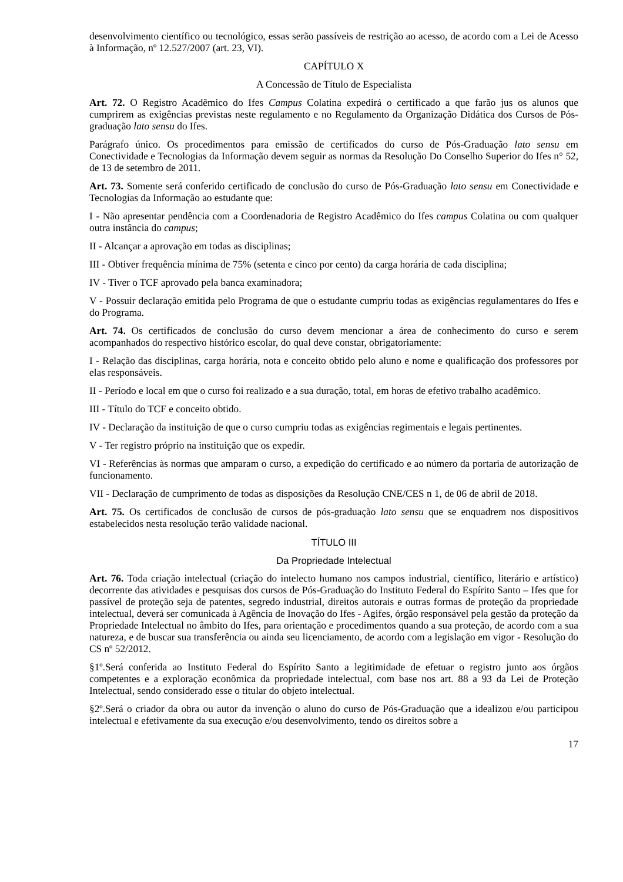desenvolvimento científico ou tecnológico, essas serão passíveis de restrição ao acesso, de acordo com a Lei de Acesso à Informação, nº 12.527/2007 (art. 23, VI).
CAPÍTULO X
A Concessão de Título de Especialista
Art. 72. O Registro Acadêmico do Ifes Campus Colatina expedirá o certificado a que farão jus os alunos que cumprirem as exigências previstas neste regulamento e no Regulamento da Organização Didática dos Cursos de Pós-graduação lato sensu do Ifes.
Parágrafo único. Os procedimentos para emissão de certificados do curso de Pós-Graduação lato sensu em Conectividade e Tecnologias da Informação devem seguir as normas da Resolução Do Conselho Superior do Ifes n° 52, de 13 de setembro de 2011.
Art. 73. Somente será conferido certificado de conclusão do curso de Pós-Graduação lato sensu em Conectividade e Tecnologias da Informação ao estudante que:
I - Não apresentar pendência com a Coordenadoria de Registro Acadêmico do Ifes campus Colatina ou com qualquer outra instância do campus;
II - Alcançar a aprovação em todas as disciplinas;
III - Obtiver frequência mínima de 75% (setenta e cinco por cento) da carga horária de cada disciplina;
IV - Tiver o TCF aprovado pela banca examinadora;
V - Possuir declaração emitida pelo Programa de que o estudante cumpriu todas as exigências regulamentares do Ifes e do Programa.
Art. 74. Os certificados de conclusão do curso devem mencionar a área de conhecimento do curso e serem acompanhados do respectivo histórico escolar, do qual deve constar, obrigatoriamente:
I - Relação das disciplinas, carga horária, nota e conceito obtido pelo aluno e nome e qualificação dos professores por elas responsáveis.
II - Período e local em que o curso foi realizado e a sua duração, total, em horas de efetivo trabalho acadêmico.
III - Título do TCF e conceito obtido.
IV - Declaração da instituição de que o curso cumpriu todas as exigências regimentais e legais pertinentes.
V - Ter registro próprio na instituição que os expedir.
VI - Referências às normas que amparam o curso, a expedição do certificado e ao número da portaria de autorização de funcionamento.
VII - Declaração de cumprimento de todas as disposições da Resolução CNE/CES n 1, de 06 de abril de 2018.
Art. 75. Os certificados de conclusão de cursos de pós-graduação lato sensu que se enquadrem nos dispositivos estabelecidos nesta resolução terão validade nacional.
TÍTULO III
Da Propriedade Intelectual
Art. 76. Toda criação intelectual (criação do intelecto humano nos campos industrial, científico, literário e artístico) decorrente das atividades e pesquisas dos cursos de Pós-Graduação do Instituto Federal do Espírito Santo – Ifes que for passível de proteção seja de patentes, segredo industrial, direitos autorais e outras formas de proteção da propriedade intelectual, deverá ser comunicada à Agência de Inovação do Ifes - Agifes, órgão responsável pela gestão da proteção da Propriedade Intelectual no âmbito do Ifes, para orientação e procedimentos quando a sua proteção, de acordo com a sua natureza, e de buscar sua transferência ou ainda seu licenciamento, de acordo com a legislação em vigor - Resolução do CS nº 52/2012.
§1º.Será conferida ao Instituto Federal do Espírito Santo a legitimidade de efetuar o registro junto aos órgãos competentes e a exploração econômica da propriedade intelectual, com base nos art. 88 a 93 da Lei de Proteção Intelectual, sendo considerado esse o titular do objeto intelectual.
§2º.Será o criador da obra ou autor da invenção o aluno do curso de Pós-Graduação que a idealizou e/ou participou intelectual e efetivamente da sua execução e/ou desenvolvimento, tendo os direitos sobre a
17